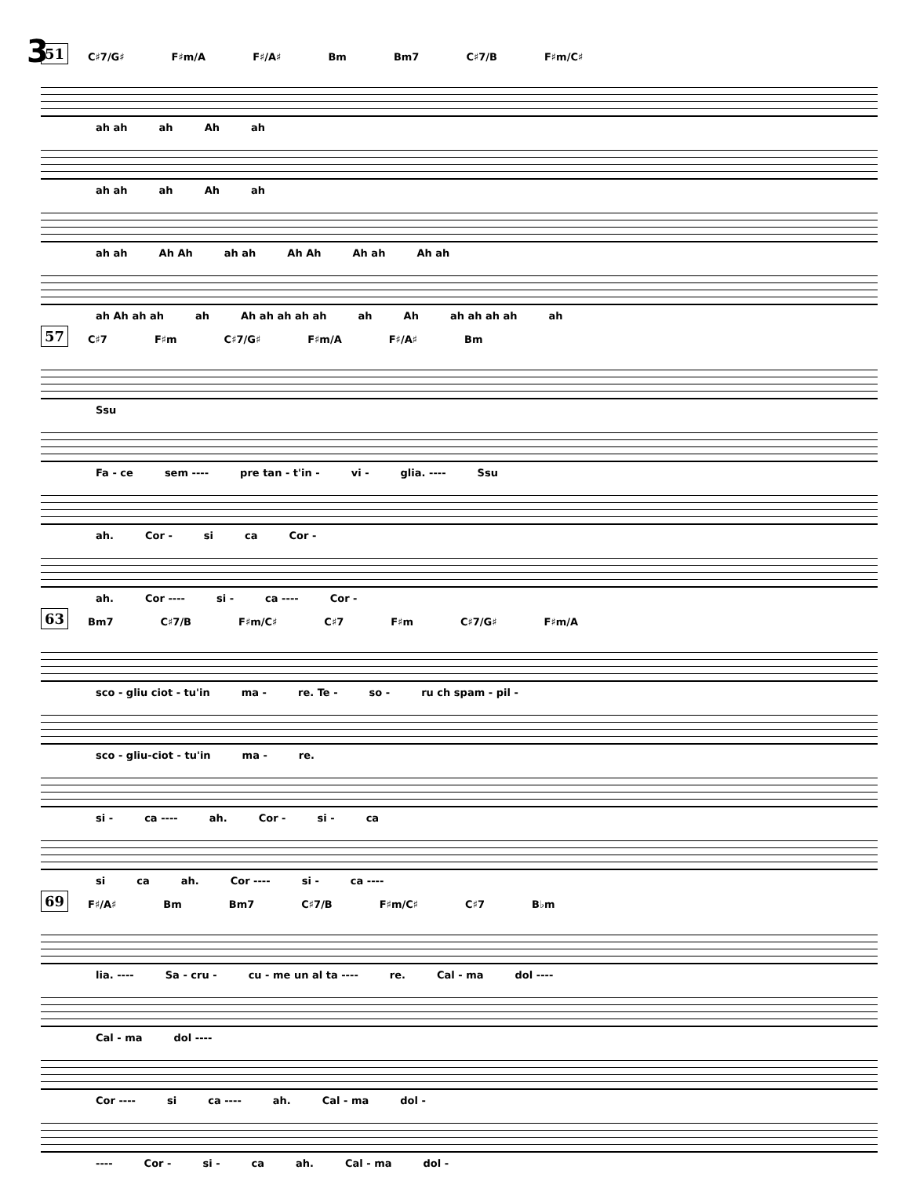3
51
C♯7/G♯ F♯m/A F♯/A♯ Bm Bm7 C♯7/B F♯m/C♯
ah ah ah Ah ah
ah ah ah Ah ah
ah ah Ah Ah ah ah Ah Ah Ah ah Ah ah
ah Ah ah ah ah Ah ah ah ah ah ah Ah ah ah ah ah ah
57
C♯7 F♯m C♯7/G♯ F♯m/A F♯/A♯ Bm
Ssu
Fa - ce sem ---- pre tan - t'in - vi - glia. ---- Ssu
ah. Cor - si ca Cor -
ah. Cor ---- si - ca ---- Cor -
63
Bm7 C♯7/B F♯m/C♯ C♯7 F♯m C♯7/G♯ F♯m/A
sco - gliu ciot - tu'in ma - re. Te - so - ru ch spam - pil -
sco - gliu-ciot - tu'in ma - re.
si - ca ---- ah. Cor - si - ca
si ca ah. Cor ---- si - ca ----
69
F♯/A♯ Bm Bm7 C♯7/B F♯m/C♯ C♯7 B♭m
lia. ---- Sa - cru - cu - me un al ta ---- re. Cal - ma dol ----
Cal - ma dol ----
Cor ---- si ca ---- ah. Cal - ma dol -
---- Cor - si - ca ah. Cal - ma dol -